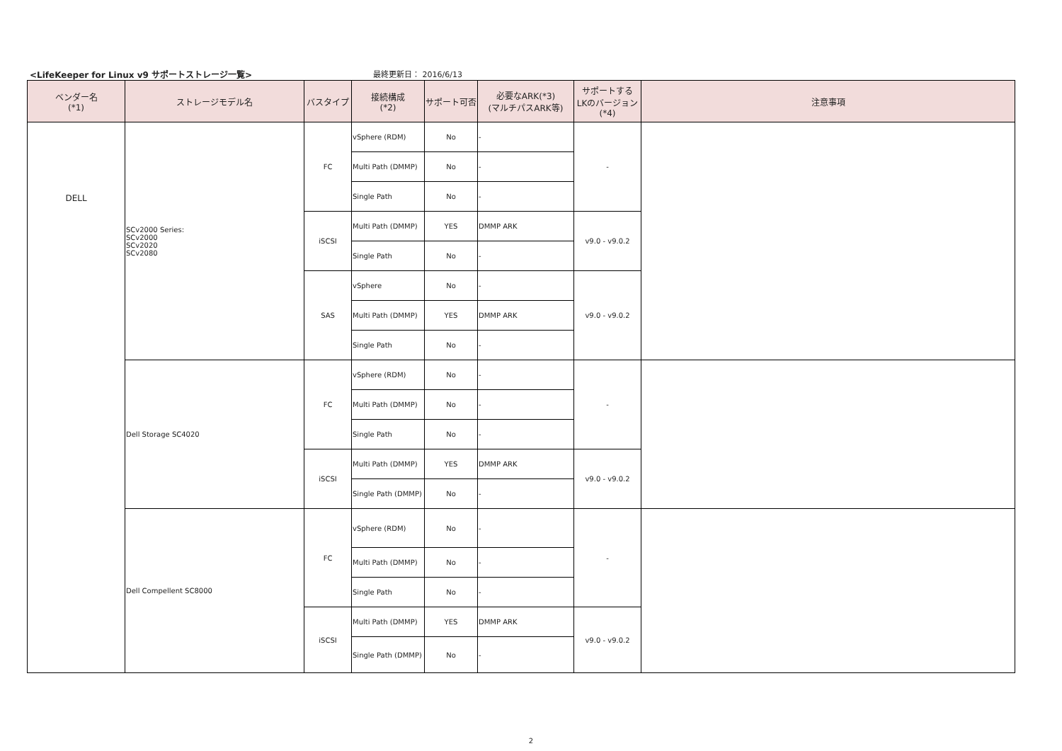<LifeKeeper for Linux v9 サポートストレージ一覧>
最終更新日： 2016/6/13
| ベンダー名 (*1) | ストレージモデル名 | バスタイプ | 接続構成 (*2) | サポート可否 | 必要なARK(*3) (マルチパスARK等) | サポートする LKのバージョン (*4) | 注意事項 |
| --- | --- | --- | --- | --- | --- | --- | --- |
| DELL | SCv2000 Series: SCv2000 SCv2020 SCv2080 | FC | vSphere (RDM) | No | - | - | |
| | | | Multi Path (DMMP) | No | - | | |
| | | | Single Path | No | - | | |
| | | iSCSI | Multi Path (DMMP) | YES | DMMP ARK | v9.0 - v9.0.2 | |
| | | | Single Path | No | - | | |
| | | SAS | vSphere | No | - | v9.0 - v9.0.2 | |
| | | | Multi Path (DMMP) | YES | DMMP ARK | | |
| | | | Single Path | No | - | | |
| | Dell Storage SC4020 | FC | vSphere (RDM) | No | - | - | |
| | | | Multi Path (DMMP) | No | - | | |
| | | | Single Path | No | - | | |
| | | iSCSI | Multi Path (DMMP) | YES | DMMP ARK | v9.0 - v9.0.2 | |
| | | | Single Path (DMMP) | No | - | | |
| | Dell Compellent SC8000 | FC | vSphere (RDM) | No | - | - | |
| | | | Multi Path (DMMP) | No | - | | |
| | | | Single Path | No | - | | |
| | | iSCSI | Multi Path (DMMP) | YES | DMMP ARK | v9.0 - v9.0.2 | |
| | | | Single Path (DMMP) | No | - | | |
2